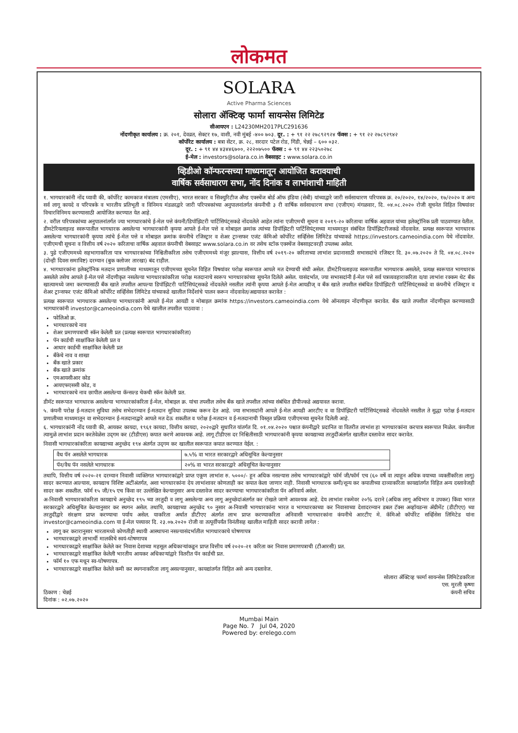लोकमत
SOLARA
Active Pharma Sciences
सोलारा ॲक्टिव्ह फार्मा सायन्सेस लिमिटेड
सीआयएन : L24230MH2017PLC291636
नोंदणीकृत कार्यालय : क्र. २०१, देवव्रत, सेक्टर १७, वाशी, नवी मुंबई -४०० ७०३. दूर. : + ९१ २२ २७८९२९२४ फॅक्स : + ९१ २२ २७८९२९४२
कॉर्पोरेट कार्यालय : बत्रा सेंटर, क्र. २८, सरदार पटेल रोड, गिंडी, चेन्नई – ६०० ०३२.
दूर. : + ९१ ४४ ४३४४६७००, २२२०७५०० फॅक्स : + ९१ ४४ २२३५०२७८
ई-मेल : investors@solara.co.in वेबसाइट : www.solara.co.in
व्हिडीओ कॉन्फरन्सच्या माध्यमातून आयोजित करावयाची
वार्षिक सर्वसाधारण सभा, नोंद दिनांक व लाभांशाची माहिती
१. भागधारकांनी नोंद घ्यावी की, कॉर्पोरेट कामकाज मंत्रालय (एमसीए), भारत सरकार व सिक्युरिटीज अँण्ड एक्स्चेंज बोर्ड ऑफ इंडिया (सेबी) यांच्याद्वारे जारी सर्वसाधारण परिपत्रक क्र. २०/२०२०, १४/२०२०, १७/२०२० व अन्य सर्व लागू कायदे व परिपत्रके व भारतीय प्रतिभूती व विनिमय मंडळाद्वारे जारी परिपत्रकांच्या अनुपालनांतर्गत कंपनीची ३ री वार्षिक सर्वसाधारण सभा (एजीएम) मंगळवार, दि. ०४.०८.२०२० रोजी सूचनेत विहित विषयांवर विचारविनिमय करण्यासाठी आयोजित करण्यात येत आहे.
२. वरील परिपत्रकांच्या अनुपालनांतर्गत ज्या भागधारकांचे ई-मेल पत्ते कंपनी/डिपॉझिटरी पार्टिसिपंट्सकडे नोंदवलेले आहेत त्यांना एजीएमची सूचना व २०१९-२० करिताचा वार्षिक अहवाल यांच्या इलेक्ट्रॉनिक प्रती पाठवण्यात येतील. डीमटेरियलाइज्ड स्वरूपातील भागधारक असलेल्या भागधारकांनी कृपया आपले ई-मेल पत्ते व मोबाइल क्रमांक त्यांच्या डिपॉझिटरी पार्टिसिपंट्सच्या माध्यमातून संबंधित डिपॉझिटरीजकडे नोंदवावेत. प्रत्यक्ष स्वरूपात भागधारक असलेल्या भागधारकांनी कृपया त्यांचे ई-मेल पत्ते व मोबाइल क्रमांक कंपनीचे रजिस्ट्रार व शेअर ट्रान्सफर एजंट कॅमिओ कॉर्पोरेट सर्व्हिसेस लिमिटेड यांच्याकडे https://investors.cameoindia.com येथे नोंदवावेत. एजीएमची सूचना व वित्तीय वर्ष २०२० करिताचा वार्षिक अहवाल कंपनीची वेबसाइट www.solara.co.in वर तसेच स्टॉक एक्स्चेंज वेबसाइटवरही उपलब्ध असेल.
३. पुढे एजीएममध्ये सहभागाकरिता पात्र भागधारकांच्या निश्चितीकरिता तसेच एजीएममध्ये मंजूर झाल्यास, वित्तीय वर्ष २०१९-२० करिताच्या लाभांश प्रदानासाठी सभासदांचे रजिस्टर दि. ३०.०७.२०२० ते दि. ०४.०८.२०२० (दोन्ही दिवस समाविष्ट) दरम्यान (बुक क्लोजर तारखा) बंद राहील.
४. भागधारकांना इलेक्ट्रॉनिक मतदान प्रणालीच्या माध्यमातून एजीएमच्या सूचनेत विहित विषयांवर परोक्ष स्वरूपात आपले मत देण्याची संधी असेल. डीमटेरियलाइज्ड स्वरूपातील भागधारक असलेले, प्रत्यक्ष स्वरूपात भागधारक असलेले तसेच आपले ई-मेल पत्ते नोंदणीकृत नसलेल्या भागधारकांकरिता परोक्ष मतदानाचे स्वरूप भागधारकांच्या सूचनेत दिलेले असेल. यासंदर्भात, ज्या सभासदांनी ई-मेल पत्ते सर्व पत्रव्यवहाराकरिता व/वा लाभांश रक्कम थेट बँक खात्यामध्ये जमा करण्यासाठी बँक खाते तपशील आपल्या डिपॉझिटरी पार्टिसिपंट्सकडे नोंदवलेले नसतील त्यांनी कृपया आपले ई-मेल आयडीज् व बँक खाते तपशील संबंधित डिपॉझिटरी पार्टिसिपंट्सकडे वा कंपनीचे रजिस्ट्रार व शेअर ट्रान्सफर एजंट कॅमिओ कॉर्पोरेट सर्व्हिसेस लिमिटेड यांच्याकडे खालील निर्देशांचे पालन करून नोंदवावेत/अद्ययावत करावेत :
प्रत्यक्ष स्वरूपात भागधारक असलेल्या भागधारकांनी आपले ई-मेल आयडी व मोबाइल क्रमांक https://investors.cameoindia.com येथे ऑनलाइन नोंदणीकृत करावेत. बँक खाते तपशील नोंदणीकृत करण्यासाठी भागधारकांनी investor@cameoindia.com येथे खालील तपशील पाठवावा :
फोलिओ क्र.
भागधारकाचे नाव
शेअर प्रमाणपत्राची स्कॅन केलेली प्रत (प्रत्यक्ष स्वरूपात भागधारकांकरिता)
पॅन कार्डची साक्षांकित केलेली प्रत व
आधार कार्डची साक्षांकित केलेली प्रत
बँकेचे नाव व शाखा
बँक खाते प्रकार
बँक खाते क्रमांक
एमआयसीआर कोड
आयएफएससी कोड, व
भागधारकाचे नाव छापील असलेल्या कॅन्सल्ड चेकची स्कॅन केलेली प्रत.
डीमॅट स्वरूपात भागधारक असलेल्या भागधारकांकरिता ई-मेल, मोबाइल क्र. यांचा तपशील तसेच बँक खाते तपशील त्यांच्या संबंधित डीपीज्कडे अद्ययावत करावा.
५. कंपनी परोक्ष ई-मतदान सुविधा तसेच सभेदरम्यान ई-मतदान सुविधा उपलब्ध करून देत आहे. ज्या सभासदांनी आपले ई-मेल आयडी आरटीए व वा डिपॉझिटरी पार्टिसिपंट्सकडे नोंदवलेले नसतील ते सुद्धा परोक्ष ई-मतदान प्रणालीच्या माध्यमातून वा सभेदरम्यान ई-मतदानाद्वारे आपले मत देऊ शकतील व परोक्ष ई-मतदान व ई-मतदानाची विस्तृत प्रक्रिया एजीएमच्या सूचनेत दिलेली आहे.
६. भागधारकांनी नोंद घ्यावी की, आयकर कायदा, १९६१ कायदा, वित्तीय कायदा, २०२०द्वारे सुधारित यांतर्गत दि. ०१.०४.२०२० पश्चात कंपनीद्वारे प्रदानित वा वितरीत लाभांश हा भागधारकांना करपात्र स्वरूपात मिळेल. कंपनीला त्यामुळे लाभांश प्रदान करतेवेळेस उद्‌गम कर (टीडीएस) कपात करणे आवश्यक आहे. लागू टीडीएस दर निश्चितीसाठी भागधारकांनी कृपया कायद्याच्या तरतुदींअंतर्गत खालील दस्तावेज सादर करावेत.
निवासी भागधारकांकरिता कायद्याच्या अनुच्छेद १९४ अंतर्गत उद्‌गम कर खालील स्वरूपात कपात करण्यात येईल. :
| वैध पॅन असलेले भागधारक | ७.५% वा भारत सरकारद्वारे अधिसूचित केल्यानुसार |
| पॅन/वैध पॅन नसलेले भागधारक | २०% वा भारत सरकारद्वारे अधिसूचित केल्यानुसार |
तथापि, वित्तीय वर्ष २०२०-२१ दरम्यान निवासी व्यक्तिगत भागधारकांद्वारे प्राप्त एकूण लाभांश रु. ५०००/- हून अधिक नसल्यास तसेच भागधारकांद्वारे फॉर्म जी/फॉर्म एच (६० वर्षे वा त्याहून अधिक वयाच्या व्यक्तींकरिता लागू) सादर करण्यात आल्यास, कायद्याच विशिष्ट अटींअंतर्गत, अशा भागधारकांना देय लाभांशावर कोणताही कर कपात केला जाणार नाही. निवासी भागधारक कमी/शून्य कर कपातीच्या दाव्याकरिता कायद्यांतर्गत विहित अन्य दस्तावेजही सादर करू शकतील. फॉर्म १५ जी/१५ एच किंवा वर उल्लेखित केल्यानुसार अन्य दस्तावेज सादर करण्याचा भागधारकांकरिता पॅन अनिवार्य असेल.
अ-निवासी भागधारकांकरिता कायद्याचे अनुच्छेद १९५ च्या तरतुदी व लागू असलेल्या अन्य लागू अनुच्छेदांअंतर्गत कर रोखले जाणे आवश्यक आहे. देय लाभांश रकमेवर २०% दराने (अधिक लागू अधिभार व उपकर) किंवा भारत सरकारद्वारे अधिसूचित केल्यानुसार कर स्थगन असेल. तथापि, कायद्याच्या अनुच्छेद ९० नुसार अ-निवासी भागधारकांना भारत व भागधारकाच्या कर निवासाच्या देशादरम्यान डबल टॅक्स अव्हॉयडन्स ॲग्रीमेंट (डीटीएए) च्या तरतुदींद्वारे संरक्षण प्राप्त करण्याचा पर्याय असेल. याकरिता अर्थात डीटीएए अंतर्गत लाभ प्राप्त करण्याकरिता अनिवासी भागधारकांना कंपनीचे आरटीए मे. कॅमिओ कॉर्पोरेट सर्व्हिसेस लिमिटेड यांना investor@cameoindia.com या ई-मेल पत्त्यावर दि. २३.०७.२०२० रोजी वा तत्पूर्वीपर्यंत विनंतीसह खालील माहिती सादर करावी लागेल :
लागू कर करारानुसार भारतामध्ये कोणतीही स्थायी आस्थापना नसल्यासंदर्भातील भागधारकाचे घोषणापत्र
भागधारकाद्वारे लाभार्थी मालकीचे स्वयं-घोषणापत्र
भागधारकाद्वारे साक्षांकित केलेले कर निवास देशाच्या महसूल अधिकाऱ्यांकडून प्राप्त वित्तीय वर्ष २०२०-२१ करिता कर निवास प्रमाणपत्राची (टीआरसी) प्रत.
भागधारकाद्वारे साक्षांकित केलेली भारतीय आयकर अधिकाऱ्यांद्वारे वितरीत पॅन कार्डची प्रत.
फॉर्म १० एफ मधून स्व-घोषणापत्र.
भागधारकाद्वारे साक्षांकित केलेले कमी कर स्थगनाकरिता लागू असल्यानुसार, कायद्यांतर्गत विहित असे अन्य दस्तावेज.
ठिकाण : चेन्नई
दिनांक : ०२.०७.२०२०
सोलारा ॲक्टिव्ह फार्मा सायन्सेस लिमिटेडकरिता
एस. मुरली कृष्णा
कंपनी सचिव
Mumbai Main
Page No. 7 Jul 04, 2020
Powered by: erelego.com